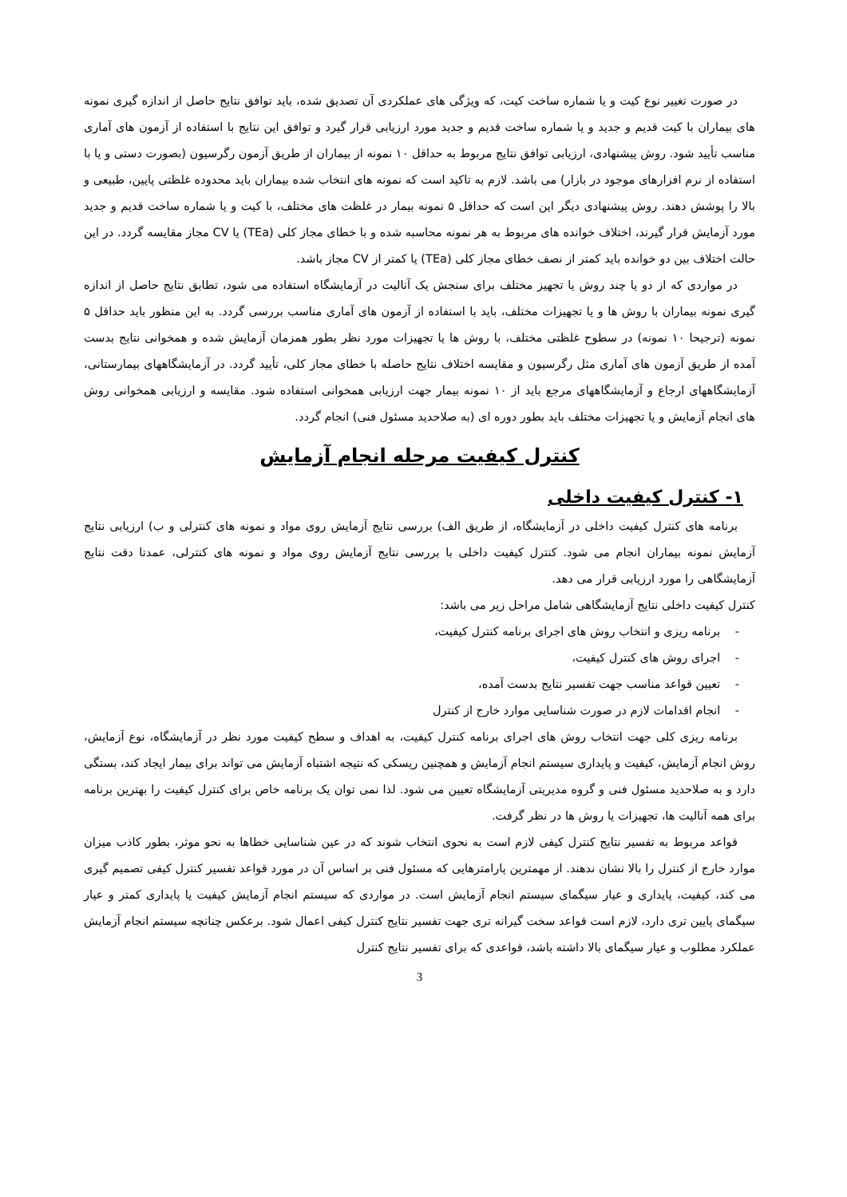در صورت تغییر نوع کیت و یا شماره ساخت کیت، که ویژگی های عملکردی آن تصدیق شده، باید توافق نتایج حاصل از اندازه گیری نمونه های بیماران با کیت قدیم و جدید و یا شماره ساخت قدیم و جدید مورد ارزیابی قرار گیرد و توافق این نتایج با استفاده از آزمون های آماری مناسب تأیید شود. روش پیشنهادی، ارزیابی توافق نتایج مربوط به حداقل ۱۰ نمونه از بیماران از طریق آزمون رگرسیون (بصورت دستی و یا با استفاده از نرم افزارهای موجود در بازار) می باشد. لازم به تاکید است که نمونه های انتخاب شده بیماران باید محدوده غلظتی پایین، طبیعی و بالا را پوشش دهند. روش پیشنهادی دیگر این است که حداقل ۵ نمونه بیمار در غلظت های مختلف، با کیت و یا شماره ساخت قدیم و جدید مورد آزمایش قرار گیرند، اختلاف خوانده های مربوط به هر نمونه محاسبه شده و با خطای مجاز کلی (TEa) یا CV مجاز مقایسه گردد. در این حالت اختلاف بین دو خوانده باید کمتر از نصف خطای مجاز کلی (TEa) یا کمتر از CV مجاز باشد.
در مواردی که از دو یا چند روش یا تجهیز مختلف برای سنجش یک آنالیت در آزمایشگاه استفاده می شود، تطابق نتایج حاصل از اندازه گیری نمونه بیماران با روش ها و یا تجهیزات مختلف، باید با استفاده از آزمون های آماری مناسب بررسی گردد. به این منظور باید حداقل ۵ نمونه (ترجیحا ۱۰ نمونه) در سطوح غلظتی مختلف، با روش ها یا تجهیزات مورد نظر بطور همزمان آزمایش شده و همخوانی نتایج بدست آمده از طریق آزمون های آماری مثل رگرسیون و مقایسه اختلاف نتایج حاصله با خطای مجاز کلی، تأیید گردد. در آزمایشگاههای بیمارستانی، آزمایشگاههای ارجاع و آزمایشگاههای مرجع باید از ۱۰ نمونه بیمار جهت ارزیابی همخوانی استفاده شود. مقایسه و ارزیابی همخوانی روش های انجام آزمایش و یا تجهیزات مختلف باید بطور دوره ای (به صلاحدید مسئول فنی) انجام گردد.
کنترل کیفیت مرحله انجام آزمایش
۱- کنترل کیفیت داخلی
برنامه های کنترل کیفیت داخلی در آزمایشگاه، از طریق الف) بررسی نتایج آزمایش روی مواد و نمونه های کنترلی و ب) ارزیابی نتایج آزمایش نمونه بیماران انجام می شود. کنترل کیفیت داخلی با بررسی نتایج آزمایش روی مواد و نمونه های کنترلی، عمدتا دقت نتایج آزمایشگاهی را مورد ارزیابی قرار می دهد.
کنترل کیفیت داخلی نتایج آزمایشگاهی شامل مراحل زیر می باشد:
- برنامه ریزی و انتخاب روش های اجرای برنامه کنترل کیفیت،
- اجرای روش های کنترل کیفیت،
- تعیین قواعد مناسب جهت تفسیر نتایج بدست آمده،
- انجام اقدامات لازم در صورت شناسایی موارد خارج از کنترل
برنامه ریزی کلی جهت انتخاب روش های اجرای برنامه کنترل کیفیت، به اهداف و سطح کیفیت مورد نظر در آزمایشگاه، نوع آزمایش، روش انجام آزمایش، کیفیت و پایداری سیستم انجام آزمایش و همچنین ریسکی که نتیجه اشتباه آزمایش می تواند برای بیمار ایجاد کند، بستگی دارد و به صلاحدید مسئول فنی و گروه مدیریتی آزمایشگاه تعیین می شود. لذا نمی توان یک برنامه خاص برای کنترل کیفیت را بهترین برنامه برای همه آنالیت ها، تجهیزات یا روش ها در نظر گرفت.
قواعد مربوط به تفسیر نتایج کنترل کیفی لازم است به نحوی انتخاب شوند که در عین شناسایی خطاها به نحو موثر، بطور کاذب میزان موارد خارج از کنترل را بالا نشان ندهند. از مهمترین پارامترهایی که مسئول فنی بر اساس آن در مورد قواعد تفسیر کنترل کیفی تصمیم گیری می کند، کیفیت، پایداری و عیار سیگمای سیستم انجام آزمایش است. در مواردی که سیستم انجام آزمایش کیفیت یا پایداری کمتر و عیار سیگمای پایین تری دارد، لازم است قواعد سخت گیرانه تری جهت تفسیر نتایج کنترل کیفی اعمال شود. برعکس چنانچه سیستم انجام آزمایش عملکرد مطلوب و عیار سیگمای بالا داشته باشد، قواعدی که برای تفسیر نتایج کنترل
3